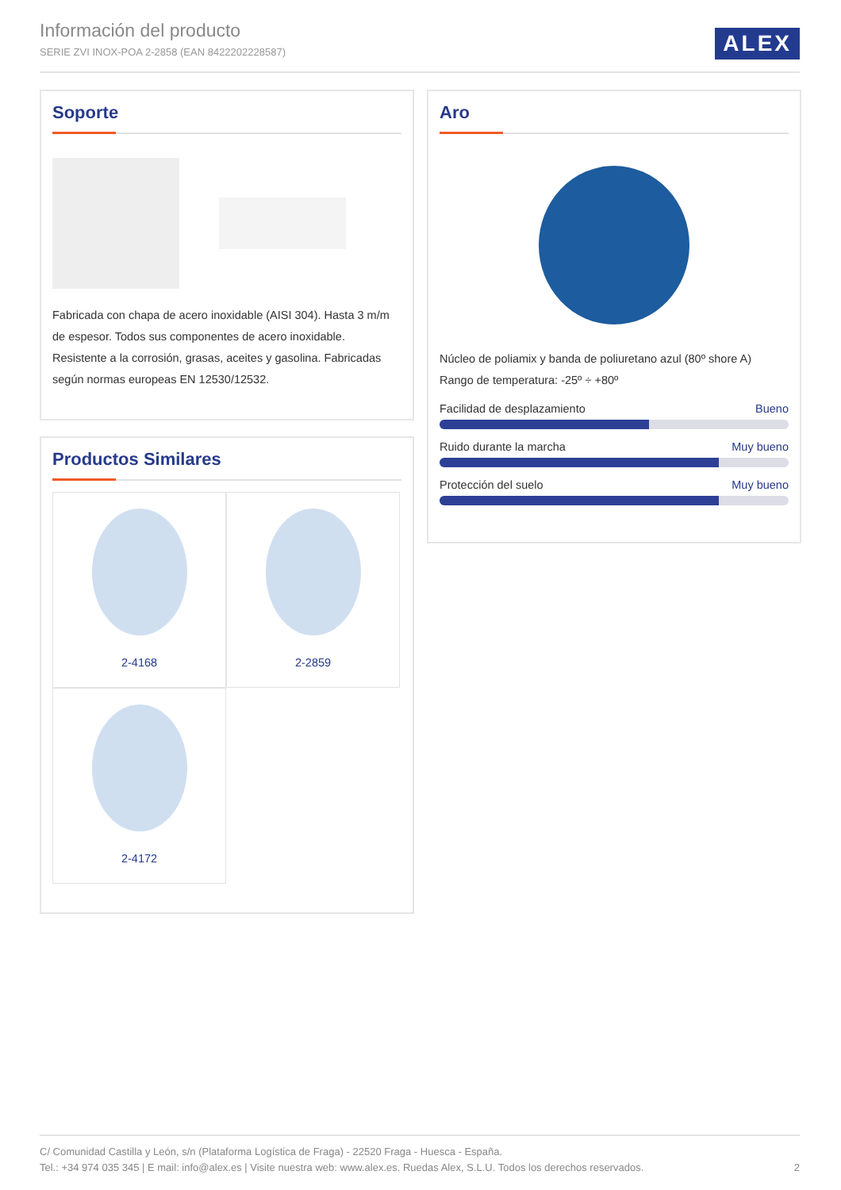Información del producto
SERIE ZVI INOX-POA 2-2858 (EAN 8422202228587)
ALEX
Soporte
Fabricada con chapa de acero inoxidable (AISI 304). Hasta 3 m/m de espesor. Todos sus componentes de acero inoxidable. Resistente a la corrosión, grasas, aceites y gasolina. Fabricadas según normas europeas EN 12530/12532.
Aro
Núcleo de poliamix y banda de poliuretano azul (80º shore A)
Rango de temperatura: -25º ÷ +80º
Facilidad de desplazamiento Bueno
Ruido durante la marcha Muy bueno
Protección del suelo Muy bueno
Productos Similares
2-4168
2-2859
2-4172
C/ Comunidad Castilla y León, s/n (Plataforma Logística de Fraga) - 22520 Fraga - Huesca - España.
Tel.: +34 974 035 345 | E mail: info@alex.es | Visite nuestra web: www.alex.es. Ruedas Alex, S.L.U. Todos los derechos reservados. 2